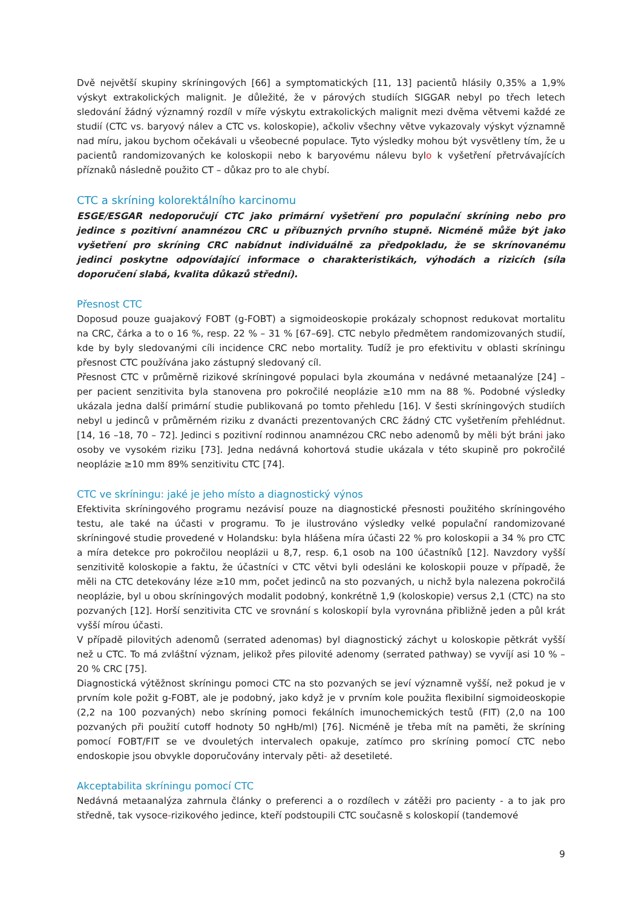Dvě největší skupiny skríningových [66] a symptomatických [11, 13] pacientů hlásily 0,35% a 1,9% výskyt extrakolických malignit. Je důležité, že v párových studiích SIGGAR nebyl po třech letech sledování žádný významný rozdíl v míře výskytu extrakolických malignit mezi dvěma větvemi každé ze studií (CTC vs. baryový nálev a CTC vs. koloskopie), ačkoliv všechny větve vykazovaly výskyt významně nad míru, jakou bychom očekávali u všeobecné populace. Tyto výsledky mohou být vysvětleny tím, že u pacientů randomizovaných ke koloskopii nebo k baryovému nálevu bylo k vyšetření přetrvávajících příznaků následně použito CT – důkaz pro to ale chybí.
CTC a skríning kolorektálního karcinomu
ESGE/ESGAR nedoporučují CTC jako primární vyšetření pro populační skríning nebo pro jedince s pozitivní anamnézou CRC u příbuzných prvního stupně. Nicméně může být jako vyšetření pro skríning CRC nabídnut individuálně za předpokladu, že se skrínovanému jedinci poskytne odpovídající informace o charakteristikách, výhodách a rizicích (síla doporučení slabá, kvalita důkazů střední).
Přesnost CTC
Doposud pouze guajakový FOBT (g-FOBT) a sigmoideoskopie prokázaly schopnost redukovat mortalitu na CRC, čárka a to o 16 %, resp. 22 % – 31 % [67–69]. CTC nebylo předmětem randomizovaných studií, kde by byly sledovanými cíli incidence CRC nebo mortality. Tudíž je pro efektivitu v oblasti skríningu přesnost CTC používána jako zástupný sledovaný cíl.
Přesnost CTC v průměrně rizikové skríningové populaci byla zkoumána v nedávné metaanalýze [24] – per pacient senzitivita byla stanovena pro pokročilé neoplázie ≥10 mm na 88 %. Podobné výsledky ukázala jedna další primární studie publikovaná po tomto přehledu [16]. V šesti skríningových studiích nebyl u jedinců v průměrném riziku z dvanácti prezentovaných CRC žádný CTC vyšetřením přehlédnut. [14, 16 –18, 70 – 72]. Jedinci s pozitivní rodinnou anamnézou CRC nebo adenomů by měli být bráni jako osoby ve vysokém riziku [73]. Jedna nedávná kohortová studie ukázala v této skupině pro pokročilé neoplázie ≥10 mm 89% senzitivitu CTC [74].
CTC ve skríningu: jaké je jeho místo a diagnostický výnos
Efektivita skríningového programu nezávisí pouze na diagnostické přesnosti použitého skríningového testu, ale také na účasti v programu. To je ilustrováno výsledky velké populační randomizované skríningové studie provedené v Holandsku: byla hlášena míra účasti 22 % pro koloskopii a 34 % pro CTC a míra detekce pro pokročilou neoplázii u 8,7, resp. 6,1 osob na 100 účastníků [12]. Navzdory vyšší senzitivitě koloskopie a faktu, že účastníci v CTC větvi byli odesláni ke koloskopii pouze v případě, že měli na CTC detekovány léze ≥10 mm, počet jedinců na sto pozvaných, u nichž byla nalezena pokročilá neoplázie, byl u obou skríningových modalit podobný, konkrétně 1,9 (koloskopie) versus 2,1 (CTC) na sto pozvaných [12]. Horší senzitivita CTC ve srovnání s koloskopií byla vyrovnána přibližně jeden a půl krát vyšší mírou účasti.
V případě pilovitých adenomů (serrated adenomas) byl diagnostický záchyt u koloskopie pětkrát vyšší než u CTC. To má zvláštní význam, jelikož přes pilovité adenomy (serrated pathway) se vyvíjí asi 10 % – 20 % CRC [75].
Diagnostická výtěžnost skríningu pomoci CTC na sto pozvaných se jeví významně vyšší, než pokud je v prvním kole požit g-FOBT, ale je podobný, jako když je v prvním kole použita flexibilní sigmoideoskopie (2,2 na 100 pozvaných) nebo skríning pomoci fekálních imunochemických testů (FIT) (2,0 na 100 pozvaných při použití cutoff hodnoty 50 ngHb/ml) [76]. Nicméně je třeba mít na paměti, že skríning pomocí FOBT/FIT se ve dvouletých intervalech opakuje, zatímco pro skríning pomocí CTC nebo endoskopie jsou obvykle doporučovány intervaly pěti- až desetileté.
Akceptabilita skríningu pomocí CTC
Nedávná metaanalýza zahrnula články o preferenci a o rozdílech v zátěži pro pacienty - a to jak pro středně, tak vysoce-rizikového jedince, kteří podstoupili CTC současně s koloskopií (tandemové
9